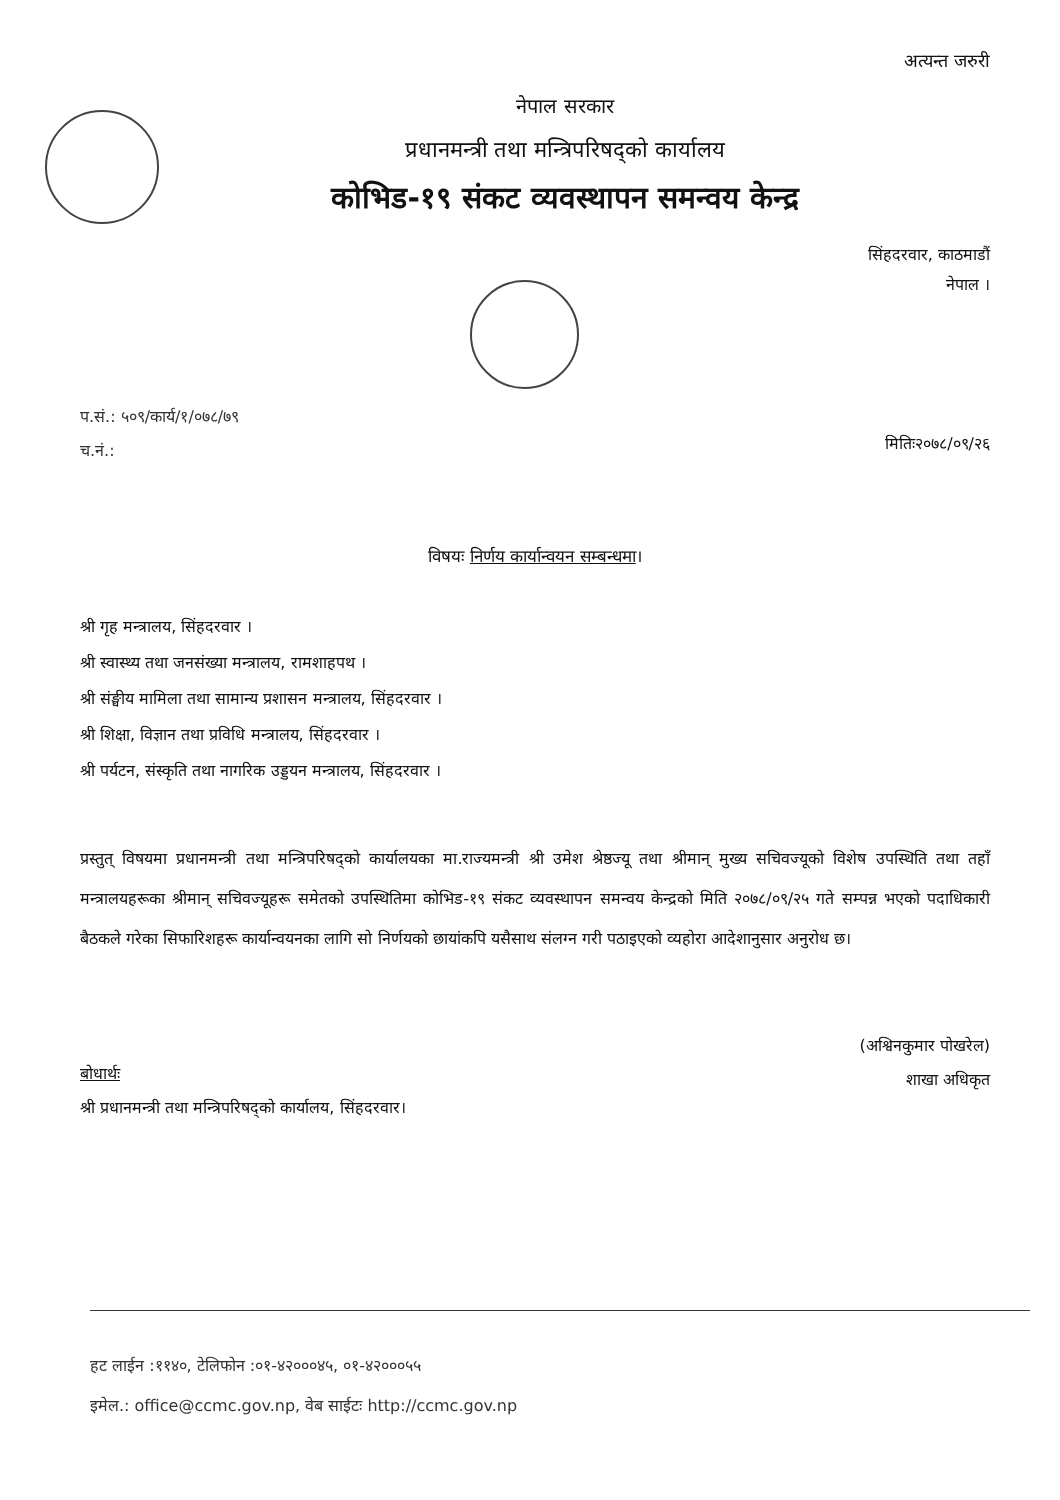अत्यन्त जरुरी
नेपाल सरकार
प्रधानमन्त्री तथा मन्त्रिपरिषद्को कार्यालय
कोभिड-१९ संकट व्यवस्थापन समन्वय केन्द्र
सिंहदरवार, काठमाडौं
नेपाल ।
प.सं.: ५०९/कार्य/१/०७८/७९
च.नं.:
मितिः२०७८/०९/२६
विषयः निर्णय कार्यान्वयन सम्बन्धमा।
श्री गृह मन्त्रालय, सिंहदरवार ।
श्री स्वास्थ्य तथा जनसंख्या मन्त्रालय, रामशाहपथ ।
श्री संङ्घीय मामिला तथा सामान्य प्रशासन मन्त्रालय, सिंहदरवार ।
श्री शिक्षा, विज्ञान तथा प्रविधि मन्त्रालय, सिंहदरवार ।
श्री पर्यटन, संस्कृति तथा नागरिक उड्डयन मन्त्रालय, सिंहदरवार ।
प्रस्तुत् विषयमा प्रधानमन्त्री तथा मन्त्रिपरिषद्को कार्यालयका मा.राज्यमन्त्री श्री उमेश श्रेष्ठज्यू तथा श्रीमान् मुख्य सचिवज्यूको विशेष उपस्थिति तथा तहाँ मन्त्रालयहरूका श्रीमान् सचिवज्यूहरू समेतको उपस्थितिमा कोभिड-१९ संकट व्यवस्थापन समन्वय केन्द्रको मिति २०७८/०९/२५ गते सम्पन्न भएको पदाधिकारी बैठकले गरेका सिफारिशहरू कार्यान्वयनका लागि सो निर्णयको छायांकपि यसैसाथ संलग्न गरी पठाइएको व्यहोरा आदेशानुसार अनुरोध छ।
(अश्विनकुमार पोखरेल)
शाखा अधिकृत
बोधार्थः
श्री प्रधानमन्त्री तथा मन्त्रिपरिषद्को कार्यालय, सिंहदरवार।
हट लाईन :११४०, टेलिफोन :०१-४२०००४५, ०१-४२०००५५
इमेल.: office@ccmc.gov.np, वेब साईटः http://ccmc.gov.np